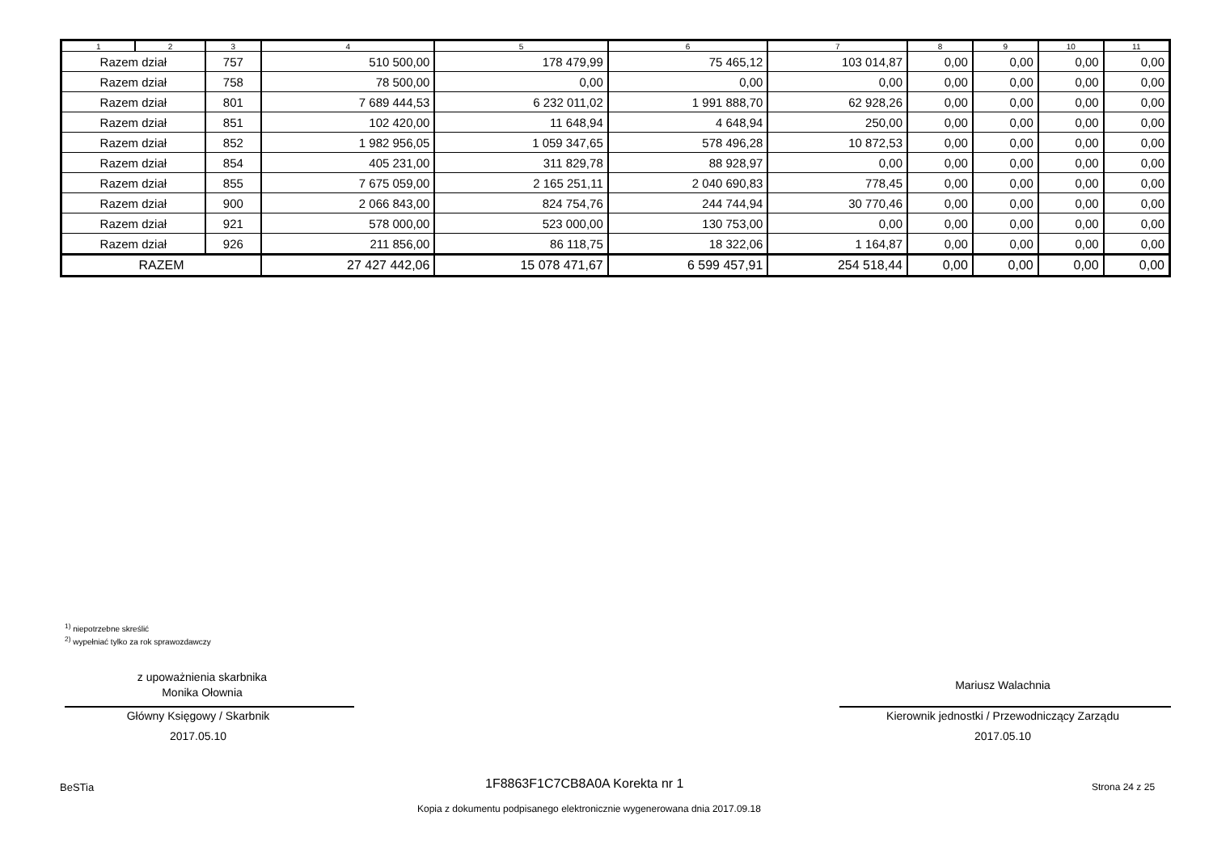| 1 | 2 | 3 | 4 | 5 | 6 | 7 | 8 | 9 | 10 | 11 |
| --- | --- | --- | --- | --- | --- | --- | --- | --- | --- | --- |
| Razem dział | | 757 | 510 500,00 | 178 479,99 | 75 465,12 | 103 014,87 | 0,00 | 0,00 | 0,00 | 0,00 |
| Razem dział | | 758 | 78 500,00 | 0,00 | 0,00 | 0,00 | 0,00 | 0,00 | 0,00 | 0,00 |
| Razem dział | | 801 | 7 689 444,53 | 6 232 011,02 | 1 991 888,70 | 62 928,26 | 0,00 | 0,00 | 0,00 | 0,00 |
| Razem dział | | 851 | 102 420,00 | 11 648,94 | 4 648,94 | 250,00 | 0,00 | 0,00 | 0,00 | 0,00 |
| Razem dział | | 852 | 1 982 956,05 | 1 059 347,65 | 578 496,28 | 10 872,53 | 0,00 | 0,00 | 0,00 | 0,00 |
| Razem dział | | 854 | 405 231,00 | 311 829,78 | 88 928,97 | 0,00 | 0,00 | 0,00 | 0,00 | 0,00 |
| Razem dział | | 855 | 7 675 059,00 | 2 165 251,11 | 2 040 690,83 | 778,45 | 0,00 | 0,00 | 0,00 | 0,00 |
| Razem dział | | 900 | 2 066 843,00 | 824 754,76 | 244 744,94 | 30 770,46 | 0,00 | 0,00 | 0,00 | 0,00 |
| Razem dział | | 921 | 578 000,00 | 523 000,00 | 130 753,00 | 0,00 | 0,00 | 0,00 | 0,00 | 0,00 |
| Razem dział | | 926 | 211 856,00 | 86 118,75 | 18 322,06 | 1 164,87 | 0,00 | 0,00 | 0,00 | 0,00 |
| RAZEM | | | 27 427 442,06 | 15 078 471,67 | 6 599 457,91 | 254 518,44 | 0,00 | 0,00 | 0,00 | 0,00 |
<sup>1)</sup> niepotrzebne skreślić
<sup>2)</sup> wypełniać tylko za rok sprawozdawczy
z upoważnienia skarbnika
Monika Ołownia
Główny Księgowy / Skarbnik
2017.05.10
Mariusz Walachnia
Kierownik jednostki / Przewodniczący Zarządu
2017.05.10
BeSTia 1F8863F1C7CB8A0A Korekta nr 1 Strona 24 z 25
Kopia z dokumentu podpisanego elektronicznie wygenerowana dnia 2017.09.18